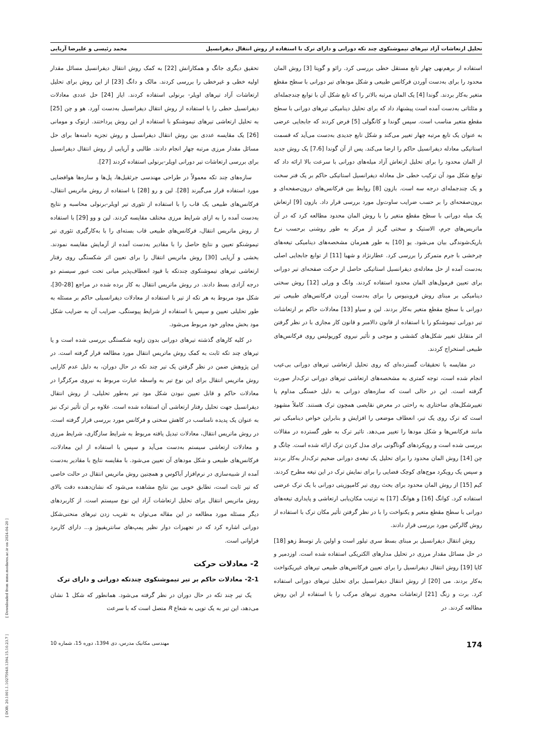تحلیل ارتعاشات آزاد تیرهای تیموشنکوی چند تکه دورانی و دارای ترک با استفاده از روش انتقال دیفرانسیل محمد رئیسی و علیرضا آریایی
استفاده از برهم‌نهی چهار تابع مستقل خطی بررسی کرد. رائو و گوپتا [3] روش المان محدود را برای به‌دست آوردن فرکانس طبیعی و شکل مودهای تیر دورانی با سطح مقطع متغیر به‌کار بردند. گوندا [4] یک المان مرتبه بالاتر را که تابع شکل آن با توابع چندجمله‌ای و مثلثاتی به‌دست آمده است پیشنهاد داد که برای تحلیل دینامیکی تیرهای دورانی با سطح مقطع متغیر مناسب است. سپس گوندا و کانگولی [5] فرض کردند که جابجایی عرضی به عنوان یک تابع مرتبه چهار تغییر می‌کند و شکل تابع جدیدی به‌دست می‌آید که قسمت استاتیکی معادله دیفرانسیل حاکم را ارضا می‌کند. پس از آن گوندا [7،6] یک روش جدید از المان محدود را برای تحلیل ارتعاش آزاد میله‌های دورانی با سرعت بالا ارائه داد که توابع شکل مود آن ترکیب خطی حل معادله دیفرانسیل استاتیکی حاکم بر یک فنر سخت و یک چندجمله‌ای درجه سه است. بازون [8] روابط بین فرکانس‌های درون‌صفحه‌ای و برون‌صفحه‌ای را بر حسب ضرایب ساوت‌ول مورد بررسی قرار داد. بازون [9] ارتعاش یک میله دورانی با سطح مقطع متغیر را با روش المان محدود مطالعه کرد که در آن ماتریس‌های جرم، الاستیک و سختی گریز از مرکز به طور روشنی برحسب نرخ باریک‌شوندگی بیان می‌شود. یو [10] به طور همزمان مشخصه‌های دینامیکی تیغه‌های چرخشی با جرم متمرکز را بررسی کرد. عطارنژاد و شهبا [11] از توابع جابجایی اصلی به‌دست آمده از حل معادله‌ی دیفرانسیل استاتیکی حاصل از حرکت صفحه‌ای تیر دورانی برای تعیین فرمول‌های المان محدود استفاده کردند. وانگ و ورلی [12] روش سختی دینامیکی بر مبنای روش فروبنیوس را برای به‌دست آوردن فرکانس‌های طبیعی تیر دورانی با سطح مقطع متغیر به‌کار بردند. لین و سیاو [13] معادلات حاکم بر ارتعاشات تیر دورانی تیموشنکو را با استفاده از قانون دالامبر و قانون کار مجازی با در نظر گرفتن اثر متقابل تغییر شکل‌های کششی و موجی و تأثیر نیروی کوریولیس روی فرکانس‌های طبیعی استخراج کردند.
در مقایسه با تحقیقات گسترده‌ای که روی تحلیل ارتعاشی تیرهای دورانی بی‌عیب انجام شده است، توجه کمتری به مشخصه‌های ارتعاشی تیرهای دورانی ترک‌دار صورت گرفته است. این در حالی است که سازه‌های دورانی به دلیل خستگی مداوم یا تغییرشکل‌های ساختاری به راحتی در معرض نقایصی همچون ترک هستند. کاملاً مشهود است که ترک روی یک تیر، انعطاف موضعی را افزایش و بنابراین خواص دینامیکی تیر مانند فرکانس‌ها و شکل مودها را تغییر می‌دهد. تاثیر ترک به طور گسترده در مقالات بررسی شده است و رویکردهای گوناگونی برای مدل کردن ترک ارائه شده است. چانگ و چن [14] روش المان محدود را برای تحلیل یک تیغه‌ی دورانی ضخیم ترک‌دار به‌کار بردند و سپس یک رویکرد موج‌های کوچک فضایی را برای نمایش ترک در این تیغه مطرح کردند. کیم [15] از روش المان محدود برای بحث روی تیر کامپوزیتی دورانی با یک ترک عرضی استفاده کرد. کوانگ [16] و هوانگ [17] به ترتیب مکان‌یابی ارتعاشی و پایداری تیغه‌های دورانی با سطح مقطع متغیر و یکنواخت را با در نظر گرفتن تأثیر مکان ترک با استفاده از روش گالرکین مورد بررسی قرار دادند.
روش انتقال دیفرانسیل بر مبنای بسط سری تیلور است و اولین بار توسط زهو [18] در حل مسائل مقدار مرزی در تحلیل مدارهای الکتریکی استفاده شده است. اوزدمیر و کایا [19] روش انتقال دیفرانسیل را برای تعیین فرکانس‌های طبیعی تیرهای غیریکنواخت به‌کار بردند. می [20] از روش انتقال دیفرانسیل برای تحلیل تیرهای دورانی استفاده کرد. برت و زنگ [21] ارتعاشات محوری تیرهای مرکب را با استفاده از این روش مطالعه کردند. در
تحقیق دیگری جانگ و همکارانش [22] به کمک روش انتقال دیفرانسیل مسائل مقدار اولیه خطی و غیرخطی را بررسی کردند. مالک و دانگ [23] از این روش برای تحلیل ارتعاشات آزاد تیرهای اویلر- برنولی استفاده کردند. ایاز [24] حل عددی معادلات دیفرانسیل خطی را با استفاده از روش انتقال دیفرانسیل به‌دست آورد. هو و چن [25] به تحلیل ارتعاشی تیرهای تیموشنکو با استفاده از این روش پرداختند. ارتوک و مومانی [26] یک مقایسه عددی بین روش انتقال دیفرانسیل و روش تجزیه دامنه‌ها برای حل مسائل مقدار مرزی مرتبه چهار انجام دادند. طالبی و آریایی از روش انتقال دیفرانسیل برای بررسی ارتعاشات تیر دورانی اویلر-برنولی استفاده کردند [27].
سازه‌های چند تکه معمولاً در طراحی مهندسی جرثقیل‌ها، پل‌ها و سازه‌ها هوافضایی مورد استفاده قرار می‌گیرند [28]. لین و رو [28] با استفاده از روش ماتریس انتقال، فرکانس‌های طبیعی یک قاب را با استفاده از تئوری تیر اویلر-برنولی محاسبه و نتایج به‌دست آمده را به ازای شرایط مرزی مختلف مقایسه کردند. لین و وو [29] با استفاده از روش ماتریس انتقال، فرکانس‌های طبیعی قاب بسته‌ای را با به‌کارگیری تئوری تیر تیموشنکو تعیین و نتایج حاصل را با مقادیر به‌دست آمده از آزمایش مقایسه نمودند. بخشی و آریایی [30] روش ماتریس انتقال را برای تعیین اثر شکستگی روی رفتار ارتعاشی تیرهای تیموشنکوی چندتکه با قیود انعطاف‌پذیر میانی تحت عبور سیستم دو درجه آزادی بسط دادند. در روش ماتریس انتقال به کار برده شده در مراجع [28-30]، شکل مود مربوط به هر تکه از تیر با استفاده از معادلات دیفرانسیلی حاکم بر مسئله به طور تحلیلی تعیین و سپس با استفاده از شرایط پیوستگی، ضرایب آن به ضرایب شکل مود بخش مجاور خود مربوط می‌شود.
در کلیه کارهای گذشته تیرهای دورانی بدون زاویه شکستگی بررسی شده است و یا تیرهای چند تکه ثابت به کمک روش ماتریس انتقال مورد مطالعه قرار گرفته است. در این پژوهش ضمن در نظر گرفتن یک تیر چند تکه در حال دوران، به دلیل عدم کارایی روش ماتریس انتقال برای این نوع تیر به واسطه عبارت مربوط به نیروی مرکزگرا در معادلات حاکم و قابل تعیین نبودن شکل مود تیر به‌طور تحلیلی، از روش انتقال دیفرانسیل جهت تحلیل رفتار ارتعاشی آن استفاده شده است. علاوه بر آن تأثیر ترک نیز به عنوان یک پدیده نامناسب در کاهش سختی و فرکانس مورد بررسی قرار گرفته است. در روش ماتریس انتقال، معادلات تبدیل یافته مربوط به شرایط سازگاری، شرایط مرزی و معادلات ارتعاشی سیستم به‌دست می‌آید و سپس با استفاده از این معادلات، فرکانس‌های طبیعی و شکل مودهای آن تعیین می‌شود. با مقایسه نتایج با مقادیر به‌دست آمده از شبیه‌سازی در نرم‌افزار آباکوس و همچنین روش ماتریس انتقال در حالت خاصی که تیر ثابت است، تطابق خوبی بین نتایج مشاهده می‌شود که نشان‌دهنده دقت بالای روش ماتریس انتقال برای تحلیل ارتعاشات آزاد این نوع سیستم است. از کاربردهای دیگر مسئله مورد مطالعه در این مقاله می‌توان به تقریب زدن تیرهای منحنی‌شکل دورانی اشاره کرد که در تجهیزات دوار نظیر پمپ‌های سانتریفیوژ و... دارای کاربرد فراوانی است.
2- معادلات حرکت
2-1- معادلات حاکم بر تیر تیموشنکوی چندتکه دورانی و دارای ترک
یک تیر چند تکه در حال دوران در نظر گرفته می‌شود. همانطور که شکل 1 نشان می‌دهد، این تیر به یک توپی به شعاع R متصل است که با سرعت
174 مهندسی مکانیک مدرس، دی 1394، دوره 15، شماره 10
[ Downloaded from mme.modares.ac.ir on 2024-04-20 ]
[ DOR: 20.1001.1.10275940.1394.15.10.23.7 ]